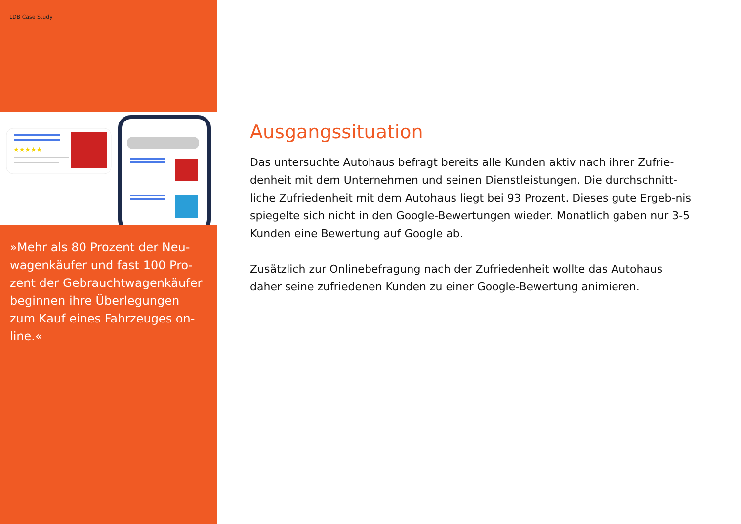LDB Case Study
★★★★★
»Mehr als 80 Prozent der Neu-wagenkäufer und fast 100 Pro-zent der Gebrauchtwagenkäufer beginnen ihre Überlegungen zum Kauf eines Fahrzeuges on-line.«
Ausgangssituation
Das untersuchte Autohaus befragt bereits alle Kunden aktiv nach ihrer Zufrie-denheit mit dem Unternehmen und seinen Dienstleistungen. Die durchschnitt-liche Zufriedenheit mit dem Autohaus liegt bei 93 Prozent. Dieses gute Ergeb-nis spiegelte sich nicht in den Google-Bewertungen wieder. Monatlich gaben nur 3-5 Kunden eine Bewertung auf Google ab.
Zusätzlich zur Onlinebefragung nach der Zufriedenheit wollte das Autohaus daher seine zufriedenen Kunden zu einer Google-Bewertung animieren.